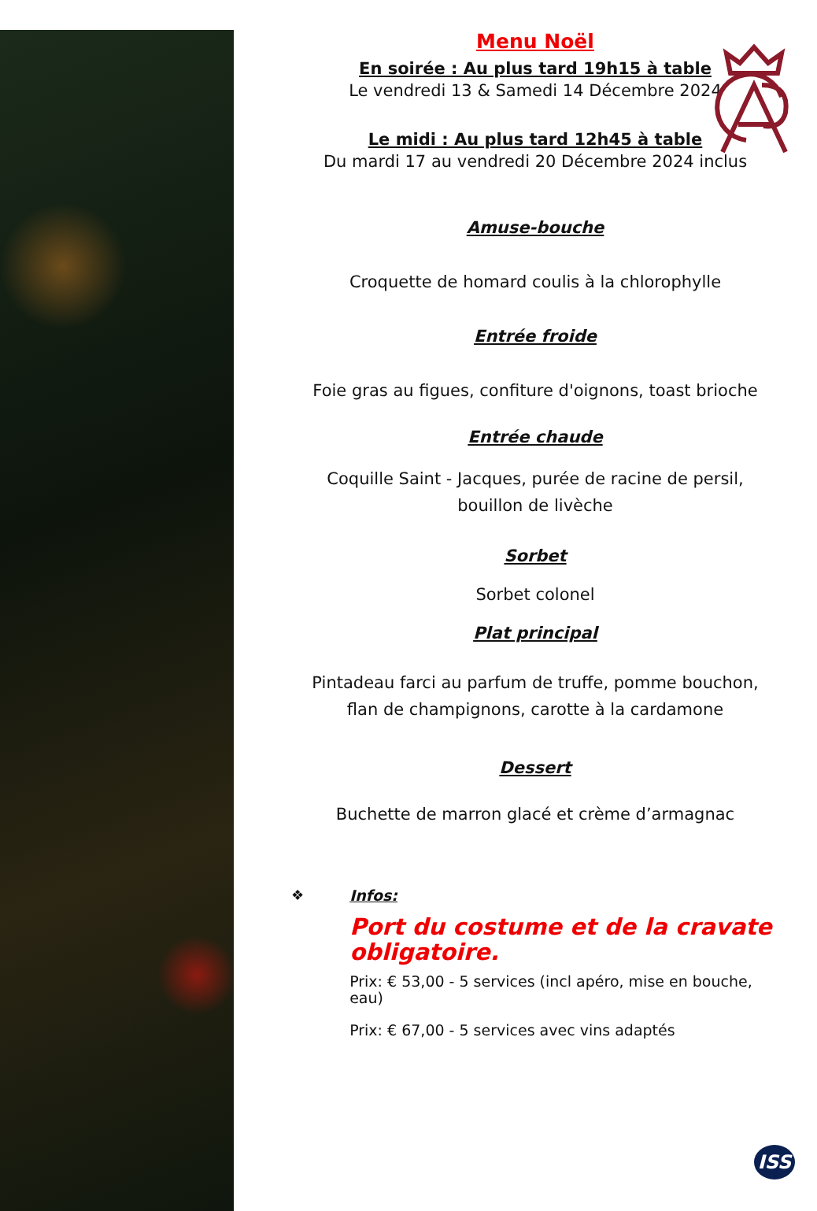Menu Noël
En soirée : Au plus tard 19h15 à table
Le vendredi 13 & Samedi 14 Décembre 2024
Le midi : Au plus tard 12h45 à table
Du mardi 17 au vendredi 20 Décembre 2024 inclus
Amuse-bouche
Croquette de homard coulis à la chlorophylle
Entrée froide
Foie gras au figues, confiture d'oignons, toast brioche
Entrée chaude
Coquille Saint - Jacques, purée de racine de persil,
bouillon de livèche
Sorbet
Sorbet colonel
Plat principal
Pintadeau farci au parfum de truffe, pomme bouchon,
flan de champignons, carotte à la cardamone
Dessert
Buchette de marron glacé et crème d’armagnac
❖ Infos:
Port du costume et de la cravate obligatoire.
Prix: € 53,00 - 5 services (incl apéro, mise en bouche, eau)
Prix: € 67,00 - 5 services avec vins adaptés
ISS